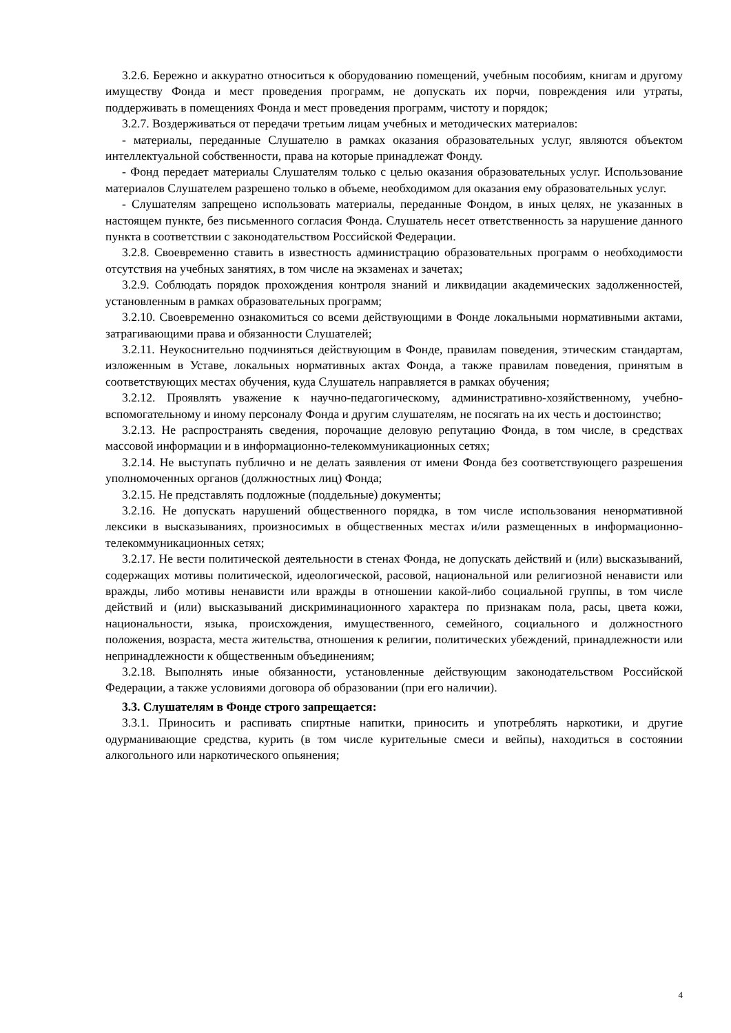3.2.6. Бережно и аккуратно относиться к оборудованию помещений, учебным пособиям, книгам и другому имуществу Фонда и мест проведения программ, не допускать их порчи, повреждения или утраты, поддерживать в помещениях Фонда и мест проведения программ, чистоту и порядок;
3.2.7. Воздерживаться от передачи третьим лицам учебных и методических материалов:
- материалы, переданные Слушателю в рамках оказания образовательных услуг, являются объектом интеллектуальной собственности, права на которые принадлежат Фонду.
- Фонд передает материалы Слушателям только с целью оказания образовательных услуг. Использование материалов Слушателем разрешено только в объеме, необходимом для оказания ему образовательных услуг.
- Слушателям запрещено использовать материалы, переданные Фондом, в иных целях, не указанных в настоящем пункте, без письменного согласия Фонда. Слушатель несет ответственность за нарушение данного пункта в соответствии с законодательством Российской Федерации.
3.2.8. Своевременно ставить в известность администрацию образовательных программ о необходимости отсутствия на учебных занятиях, в том числе на экзаменах и зачетах;
3.2.9. Соблюдать порядок прохождения контроля знаний и ликвидации академических задолженностей, установленным в рамках образовательных программ;
3.2.10. Своевременно ознакомиться со всеми действующими в Фонде локальными нормативными актами, затрагивающими права и обязанности Слушателей;
3.2.11. Неукоснительно подчиняться действующим в Фонде, правилам поведения, этическим стандартам, изложенным в Уставе, локальных нормативных актах Фонда, а также правилам поведения, принятым в соответствующих местах обучения, куда Слушатель направляется в рамках обучения;
3.2.12. Проявлять уважение к научно-педагогическому, административно-хозяйственному, учебно-вспомогательному и иному персоналу Фонда и другим слушателям, не посягать на их честь и достоинство;
3.2.13. Не распространять сведения, порочащие деловую репутацию Фонда, в том числе, в средствах массовой информации и в информационно-телекоммуникационных сетях;
3.2.14. Не выступать публично и не делать заявления от имени Фонда без соответствующего разрешения уполномоченных органов (должностных лиц) Фонда;
3.2.15. Не представлять подложные (поддельные) документы;
3.2.16. Не допускать нарушений общественного порядка, в том числе использования ненормативной лексики в высказываниях, произносимых в общественных местах и/или размещенных в информационно-телекоммуникационных сетях;
3.2.17. Не вести политической деятельности в стенах Фонда, не допускать действий и (или) высказываний, содержащих мотивы политической, идеологической, расовой, национальной или религиозной ненависти или вражды, либо мотивы ненависти или вражды в отношении какой-либо социальной группы, в том числе действий и (или) высказываний дискриминационного характера по признакам пола, расы, цвета кожи, национальности, языка, происхождения, имущественного, семейного, социального и должностного положения, возраста, места жительства, отношения к религии, политических убеждений, принадлежности или непринадлежности к общественным объединениям;
3.2.18. Выполнять иные обязанности, установленные действующим законодательством Российской Федерации, а также условиями договора об образовании (при его наличии).
3.3. Слушателям в Фонде строго запрещается:
3.3.1. Приносить и распивать спиртные напитки, приносить и употреблять наркотики, и другие одурманивающие средства, курить (в том числе курительные смеси и вейпы), находиться в состоянии алкогольного или наркотического опьянения;
4